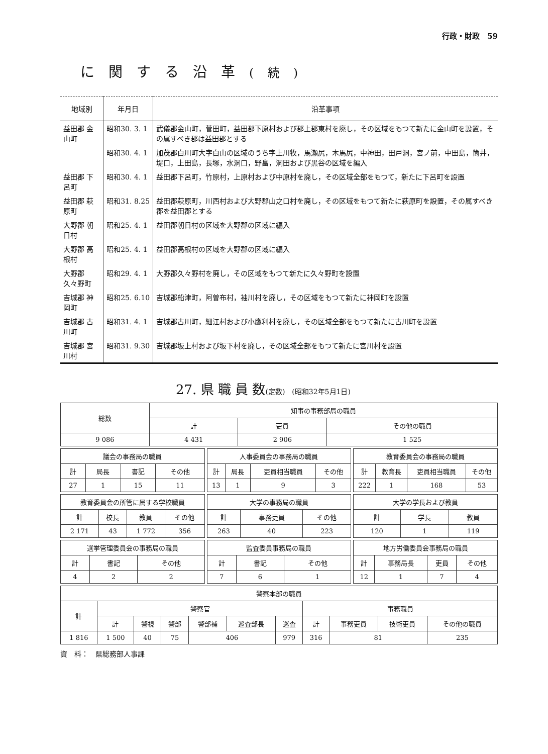行政・財政　59
に関する沿革(続)
| 地域別 | 年月日 | 沿革事項 |
| --- | --- | --- |
| 益田郡 金山町 | 昭和30. 3. 1 | 武儀郡金山町，菅田町，益田郡下原村および郡上郡東村を廃し，その区域をもつて新たに金山町を設置，その属すべき郡は益田郡とする |
| | 昭和30. 4. 1 | 加茂郡白川町大字白山の区域のうち字上川牧，馬瀬尻，木馬尻，中神田，田戸洞，宮ノ前，中田島，筒井，堤口，上田島，長塚，水洞口，野畠，洞田および黒谷の区域を編入 |
| 益田郡 下呂町 | 昭和30. 4. 1 | 益田郡下呂町，竹原村，上原村および中原村を廃し，その区域全部をもつて，新たに下呂町を設置 |
| 益田郡 萩原町 | 昭和31. 8.25 | 益田郡萩原町，川西村および大野郡山之口村を廃し，その区域をもつて新たに萩原町を設置，その属すべき郡を益田郡とする |
| 大野郡 朝日村 | 昭和25. 4. 1 | 益田郡朝日村の区域を大野郡の区域に編入 |
| 大野郡 高根村 | 昭和25. 4. 1 | 益田郡高根村の区域を大野郡の区域に編入 |
| 大野郡 久々野町 | 昭和29. 4. 1 | 大野郡久々野村を廃し，その区域をもつて新たに久々野町を設置 |
| 吉城郡 神岡町 | 昭和25. 6.10 | 吉城郡船津町，阿曽布村，袖川村を廃し，その区域をもつて新たに神岡町を設置 |
| 吉城郡 古川町 | 昭和31. 4. 1 | 吉城郡古川町，細江村および小鷹利村を廃し，その区域全部をもつて新たに古川町を設置 |
| 吉城郡 宮川村 | 昭和31. 9.30 | 吉城郡坂上村および坂下村を廃し，その区域全部をもつて新たに宮川村を設置 |
27. 県 職 員 数(定数)　(昭和32年5月1日)
| 総数 | 知事の事務部局の職員 | | |
| --- | --- | --- | --- |
| | 計 | 吏員 | その他の職員 |
| 9 086 | 4 431 | 2 906 | 1 525 |
| 議会の事務局の職員 | | | |
| --- | --- | --- | --- |
| 計 | 局長 | 書記 | その他 |
| 27 | 1 | 15 | 11 |
| 人事委員会の事務局の職員 | | | |
| --- | --- | --- | --- |
| 計 | 局長 | 吏員相当職員 | その他 |
| 13 | 1 | 9 | 3 |
| 教育委員会の事務局の職員 | | | |
| --- | --- | --- | --- |
| 計 | 教育長 | 吏員相当職員 | その他 |
| 222 | 1 | 168 | 53 |
| 教育委員会の所管に属する学校職員 | | | |
| --- | --- | --- | --- |
| 計 | 校長 | 教員 | その他 |
| 2 171 | 43 | 1 772 | 356 |
| 大学の事務局の職員 | | |
| --- | --- | --- |
| 計 | 事務吏員 | その他 |
| 263 | 40 | 223 |
| 大学の学長および教員 | | |
| --- | --- | --- |
| 計 | 学長 | 教員 |
| 120 | 1 | 119 |
| 選挙管理委員会の事務局の職員 | | |
| --- | --- | --- |
| 計 | 書記 | その他 |
| 4 | 2 | 2 |
| 監査委員事務局の職員 | | |
| --- | --- | --- |
| 計 | 書記 | その他 |
| 7 | 6 | 1 |
| 地方労働委員会事務局の職員 | | | |
| --- | --- | --- | --- |
| 計 | 事務局長 | 吏員 | その他 |
| 12 | 1 | 7 | 4 |
| 警察本部の職員 | | | | | | | | | | |
| --- | --- | --- | --- | --- | --- | --- | --- | --- | --- | --- |
| 計 | 警察官 | | | | | | 事務職員 | | | |
| | 計 | 警視 | 警部 | 警部補 | 巡査部長 | 巡査 | 計 | 事務吏員 | 技術吏員 | その他の職員 |
| 1 816 | 1 500 | 40 | 75 | 406 | | 979 | 316 | 81 | | 235 |
資　料：　県総務部人事課